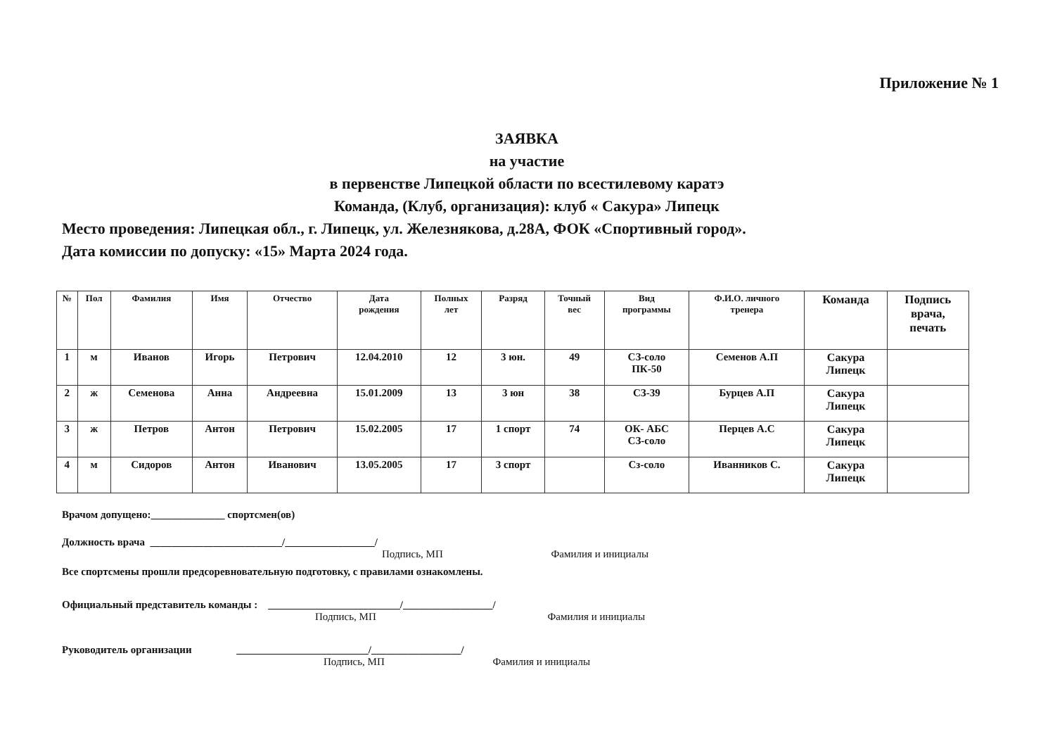Приложение № 1
ЗАЯВКА
на участие
в первенстве Липецкой области по всестилевому каратэ
Команда, (Клуб, организация): клуб « Сакура» Липецк
Место проведения: Липецкая обл., г. Липецк, ул. Железнякова, д.28А, ФОК «Спортивный город».
Дата комиссии по допуску: «15» Марта 2024 года.
| № | Пол | Фамилия | Имя | Отчество | Дата рождения | Полных лет | Разряд | Точный вес | Вид программы | Ф.И.О. личного тренера | Команда | Подпись врача, печать |
| --- | --- | --- | --- | --- | --- | --- | --- | --- | --- | --- | --- | --- |
| 1 | м | Иванов | Игорь | Петрович | 12.04.2010 | 12 | 3 юн. | 49 | СЗ-соло ПК-50 | Семенов А.П | Сакура Липецк | |
| 2 | ж | Семенова | Анна | Андреевна | 15.01.2009 | 13 | 3 юн | 38 | СЗ-39 | Бурцев А.П | Сакура Липецк | |
| 3 | ж | Петров | Антон | Петрович | 15.02.2005 | 17 | 1 спорт | 74 | ОК- АБС СЗ-соло | Перцев А.С | Сакура Липецк | |
| 4 | м | Сидоров | Антон | Иванович | 13.05.2005 | 17 | 3 спорт | | Сз-соло | Иванников С. | Сакура Липецк | |
Врачом допущено:______________ спортсмен(ов)
Должность врача _________________________/_________________/
Подпись, МП Фамилия и инициалы
Все спортсмены прошли предсоревновательную подготовку, с правилами ознакомлены.
Официальный представитель команды : _________________________/_________________/
Подпись, МП Фамилия и инициалы
Руководитель организации _________________________/_________________/
Подпись, МП Фамилия и инициалы